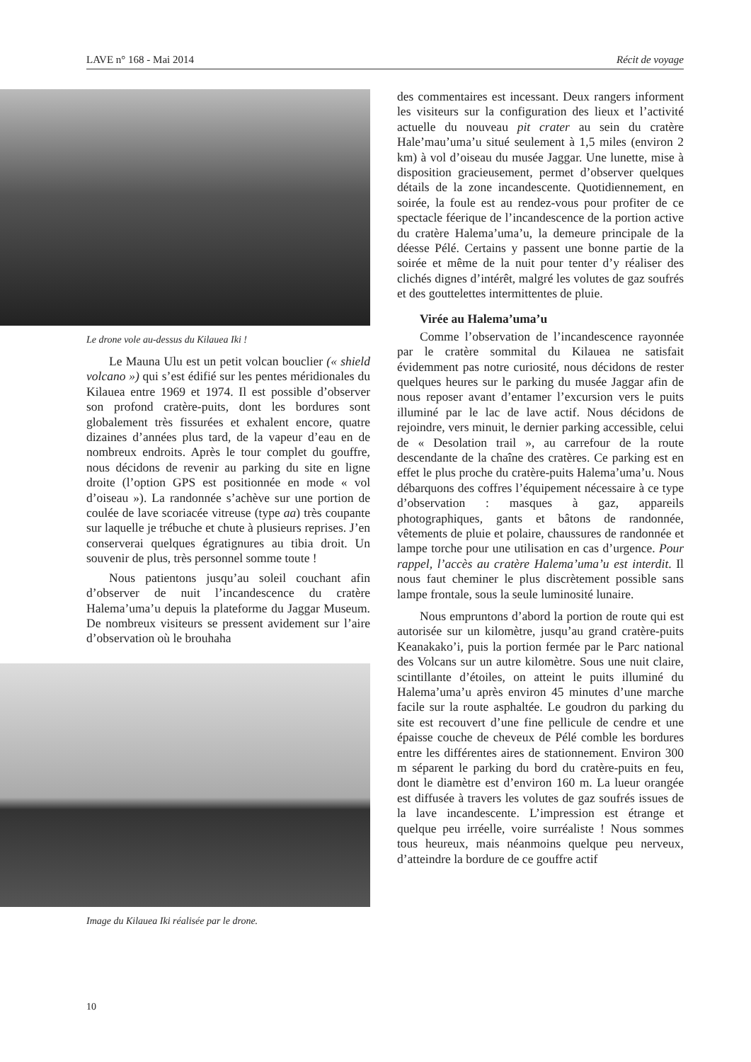LAVE n° 168 - Mai 2014 Récit de voyage
Le drone vole au-dessus du Kilauea Iki !
Le Mauna Ulu est un petit volcan bouclier (« shield volcano ») qui s’est édifié sur les pentes méridionales du Kilauea entre 1969 et 1974. Il est possible d’observer son profond cratère-puits, dont les bordures sont globalement très fissurées et exhalent encore, quatre dizaines d’années plus tard, de la vapeur d’eau en de nombreux endroits. Après le tour complet du gouffre, nous décidons de revenir au parking du site en ligne droite (l’option GPS est positionnée en mode « vol d’oiseau »). La randonnée s’achève sur une portion de coulée de lave scoriacée vitreuse (type aa) très coupante sur laquelle je trébuche et chute à plusieurs reprises. J’en conserverai quelques égratignures au tibia droit. Un souvenir de plus, très personnel somme toute !
Nous patientons jusqu’au soleil couchant afin d’observer de nuit l’incandescence du cratère Halema’uma’u depuis la plateforme du Jaggar Museum. De nombreux visiteurs se pressent avidement sur l’aire d’observation où le brouhaha
Image du Kilauea Iki réalisée par le drone.
des commentaires est incessant. Deux rangers informent les visiteurs sur la configuration des lieux et l’activité actuelle du nouveau pit crater au sein du cratère Hale’mau’uma’u situé seulement à 1,5 miles (environ 2 km) à vol d’oiseau du musée Jaggar. Une lunette, mise à disposition gracieusement, permet d’observer quelques détails de la zone incandescente. Quotidiennement, en soirée, la foule est au rendez-vous pour profiter de ce spectacle féerique de l’incandescence de la portion active du cratère Halema’uma’u, la demeure principale de la déesse Pélé. Certains y passent une bonne partie de la soirée et même de la nuit pour tenter d’y réaliser des clichés dignes d’intérêt, malgré les volutes de gaz soufrés et des gouttelettes intermittentes de pluie.
Virée au Halema’uma’u
Comme l’observation de l’incandescence rayonnée par le cratère sommital du Kilauea ne satisfait évidemment pas notre curiosité, nous décidons de rester quelques heures sur le parking du musée Jaggar afin de nous reposer avant d’entamer l’excursion vers le puits illuminé par le lac de lave actif. Nous décidons de rejoindre, vers minuit, le dernier parking accessible, celui de « Desolation trail », au carrefour de la route descendante de la chaîne des cratères. Ce parking est en effet le plus proche du cratère-puits Halema’uma’u. Nous débarquons des coffres l’équipement nécessaire à ce type d’observation : masques à gaz, appareils photographiques, gants et bâtons de randonnée, vêtements de pluie et polaire, chaussures de randonnée et lampe torche pour une utilisation en cas d’urgence. Pour rappel, l’accès au cratère Halema’uma’u est interdit. Il nous faut cheminer le plus discrètement possible sans lampe frontale, sous la seule luminosité lunaire.
Nous empruntons d’abord la portion de route qui est autorisée sur un kilomètre, jusqu’au grand cratère-puits Keanakako’i, puis la portion fermée par le Parc national des Volcans sur un autre kilomètre. Sous une nuit claire, scintillante d’étoiles, on atteint le puits illuminé du Halema’uma’u après environ 45 minutes d’une marche facile sur la route asphaltée. Le goudron du parking du site est recouvert d’une fine pellicule de cendre et une épaisse couche de cheveux de Pélé comble les bordures entre les différentes aires de stationnement. Environ 300 m séparent le parking du bord du cratère-puits en feu, dont le diamètre est d’environ 160 m. La lueur orangée est diffusée à travers les volutes de gaz soufrés issues de la lave incandescente. L’impression est étrange et quelque peu irréelle, voire surréaliste ! Nous sommes tous heureux, mais néanmoins quelque peu nerveux, d’atteindre la bordure de ce gouffre actif
10